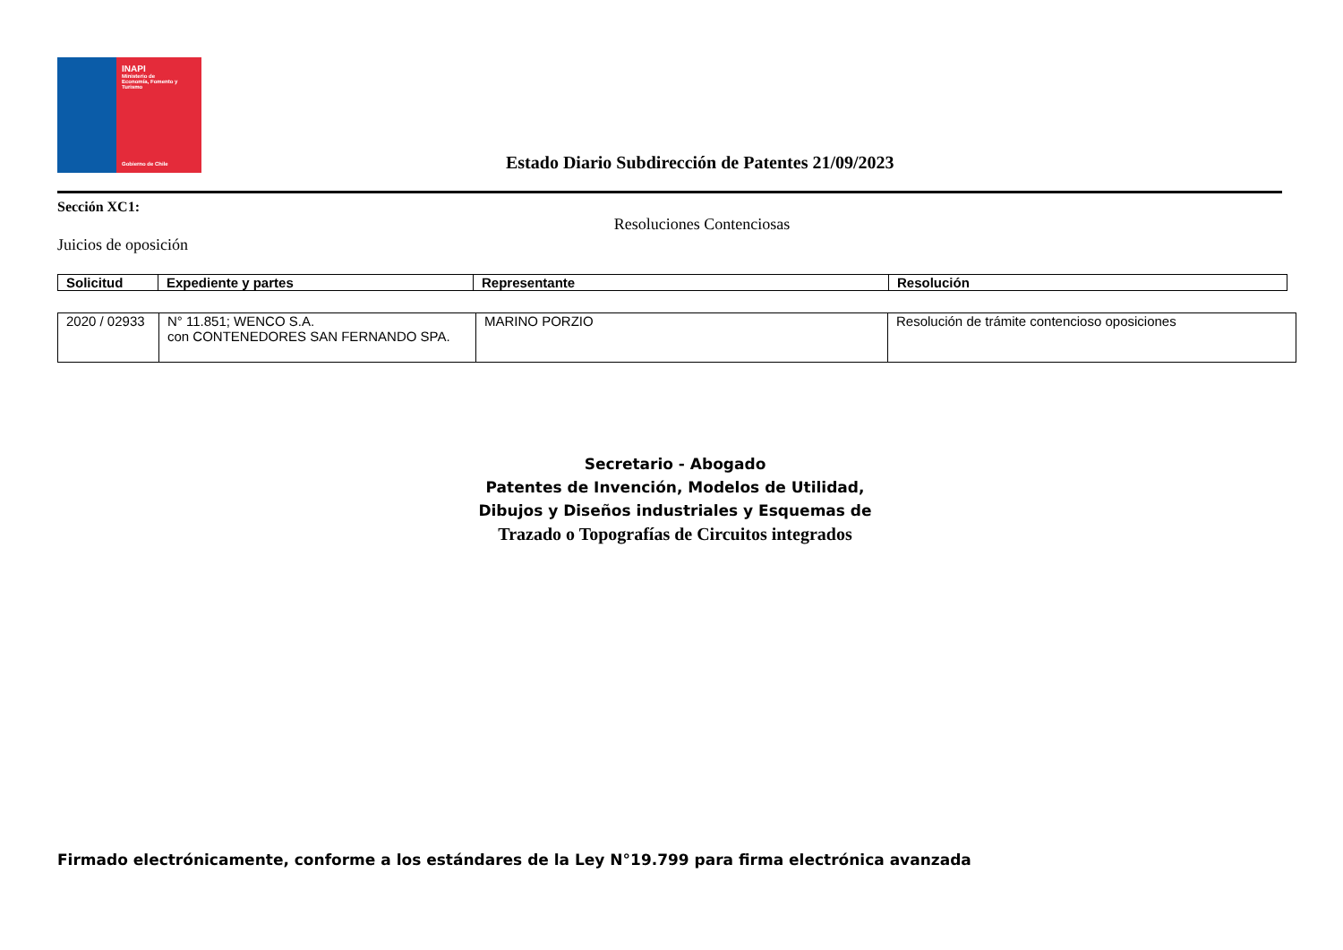INAPI
Ministerio de
Economía, Fomento y
Turismo
Gobierno de Chile
Estado Diario Subdirección de Patentes 21/09/2023
Sección XC1:
Resoluciones Contenciosas
Juicios de oposición
| Solicitud | Expediente y partes | Representante | Resolución |
| --- | --- | --- | --- |
| 2020 / 02933 | N° 11.851; WENCO S.A. con CONTENEDORES SAN FERNANDO SPA. | MARINO PORZIO | Resolución de trámite contencioso oposiciones |
Secretario - Abogado
Patentes de Invención, Modelos de Utilidad,
Dibujos y Diseños industriales y Esquemas de
Trazado o Topografías de Circuitos integrados
Firmado electrónicamente, conforme a los estándares de la Ley N°19.799 para firma electrónica avanzada